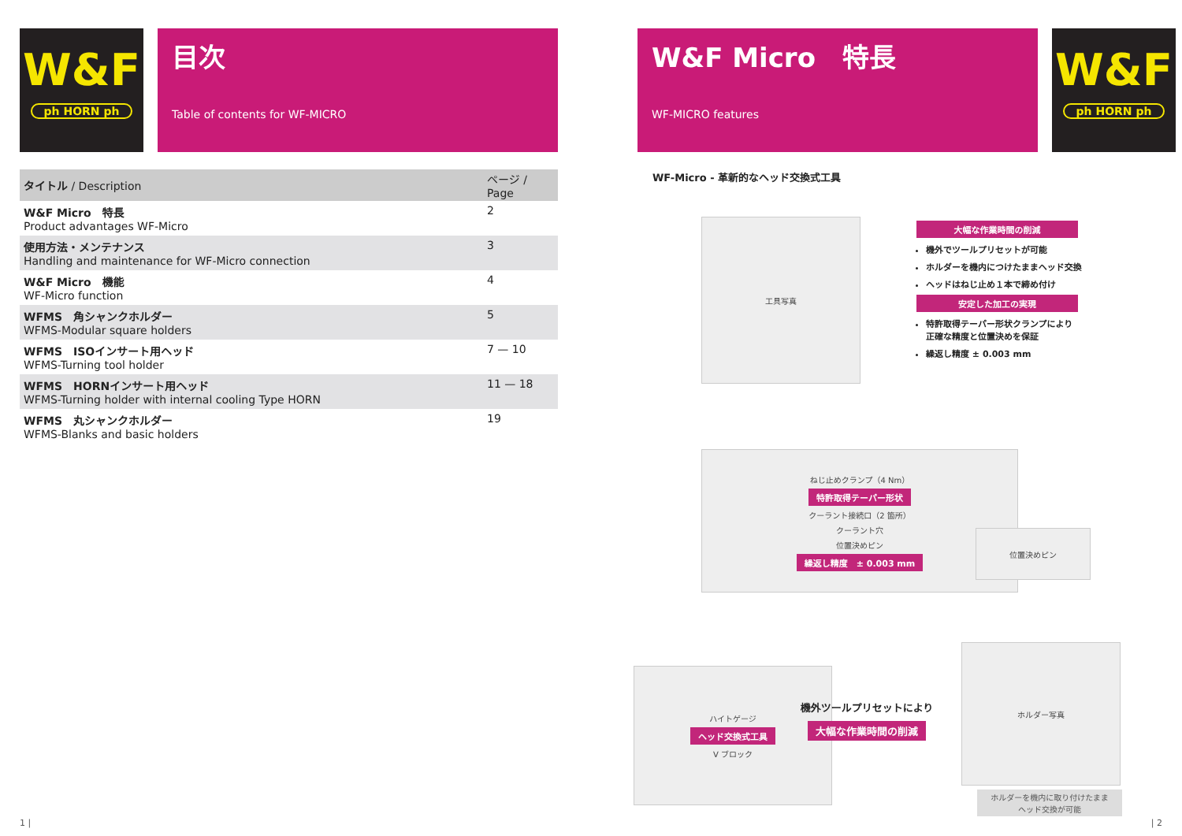W&F
ph HORN ph
目次
Table of contents for WF-MICRO
| タイトル / Description | ページ / Page |
| --- | --- |
| W&F Micro 特長 Product advantages WF-Micro | 2 |
| 使用方法・メンテナンス Handling and maintenance for WF-Micro connection | 3 |
| W&F Micro 機能 WF-Micro function | 4 |
| WFMS 角シャンクホルダー WFMS-Modular square holders | 5 |
| WFMS ISOインサート用ヘッド WFMS-Turning tool holder | 7 — 10 |
| WFMS HORNインサート用ヘッド WFMS-Turning holder with internal cooling Type HORN | 11 — 18 |
| WFMS 丸シャンクホルダー WFMS-Blanks and basic holders | 19 |
1 |
W&F Micro　特長
WF-MICRO features
W&F
ph HORN ph
WF-Micro - 革新的なヘッド交換式工具
工具写真
大幅な作業時間の削減
機外でツールプリセットが可能
ホルダーを機内につけたままヘッド交換
ヘッドはねじ止め１本で締め付け
安定した加工の実現
特許取得テーパー形状クランプにより
正確な精度と位置決めを保証
繰返し精度 ± 0.003 mm
ねじ止めクランプ（4 Nm）
特許取得テーパー形状
クーラント接続口（2 箇所）
クーラント穴
位置決めピン
繰返し精度　± 0.003 mm
位置決めピン
ハイトゲージ
ヘッド交換式工具
V ブロック
機外ツールプリセットにより
大幅な作業時間の削減
ホルダー写真
ホルダーを機内に取り付けたまま
ヘッド交換が可能
| 2